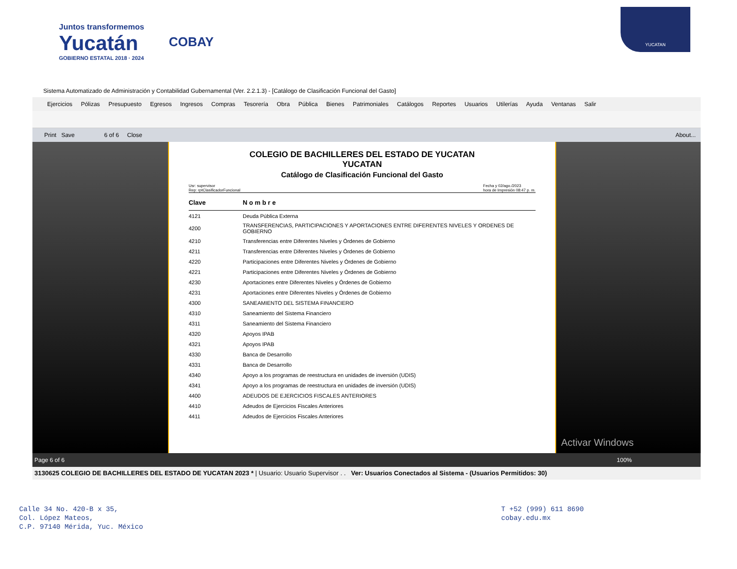Juntos transformemos
Yucatán
GOBIERNO ESTATAL 2018 · 2024
COBAY
YUCATAN
Sistema Automatizado de Administración y Contabilidad Gubernamental (Ver. 2.2.1.3) - [Catálogo de Clasificación Funcional del Gasto]
Ejercicios Pólizas Presupuesto Egresos Ingresos Compras Tesorería Obra Pública Bienes Patrimoniales Catálogos Reportes Usuarios Utilerías Ayuda Ventanas Salir
Print Save 6 of 6 Close About...
COLEGIO DE BACHILLERES DEL ESTADO DE YUCATAN
YUCATAN
Catálogo de Clasificación Funcional del Gasto
Usr: supervisor
Rep: rptClasificadorFuncional
Fecha y 02/ago./2023
hora de Impresión 08:47 p. m.
| Clave | N o m b r e |
| --- | --- |
| 4121 | Deuda Pública Externa |
| 4200 | TRANSFERENCIAS, PARTICIPACIONES Y APORTACIONES ENTRE DIFERENTES NIVELES Y ORDENES DE GOBIERNO |
| 4210 | Transferencias entre Diferentes Niveles y Órdenes de Gobierno |
| 4211 | Transferencias entre Diferentes Niveles y Órdenes de Gobierno |
| 4220 | Participaciones entre Diferentes Niveles y Órdenes de Gobierno |
| 4221 | Participaciones entre Diferentes Niveles y Órdenes de Gobierno |
| 4230 | Aportaciones entre Diferentes Niveles y Órdenes de Gobierno |
| 4231 | Aportaciones entre Diferentes Niveles y Órdenes de Gobierno |
| 4300 | SANEAMIENTO DEL SISTEMA FINANCIERO |
| 4310 | Saneamiento del Sistema Financiero |
| 4311 | Saneamiento del Sistema Financiero |
| 4320 | Apoyos IPAB |
| 4321 | Apoyos IPAB |
| 4330 | Banca de Desarrollo |
| 4331 | Banca de Desarrollo |
| 4340 | Apoyo a los programas de reestructura en unidades de inversión (UDIS) |
| 4341 | Apoyo a los programas de reestructura en unidades de inversión (UDIS) |
| 4400 | ADEUDOS DE EJERCICIOS FISCALES ANTERIORES |
| 4410 | Adeudos de Ejercicios Fiscales Anteriores |
| 4411 | Adeudos de Ejercicios Fiscales Anteriores |
Activar Windows
Page 6 of 6 100%
3130625 COLEGIO DE BACHILLERES DEL ESTADO DE YUCATAN 2023 * | Usuario: Usuario Supervisor . . Ver: Usuarios Conectados al Sistema - (Usuarios Permitidos: 30)
Calle 34 No. 420-B x 35,
Col. López Mateos,
C.P. 97140 Mérida, Yuc. México
T +52 (999) 611 8690
cobay.edu.mx